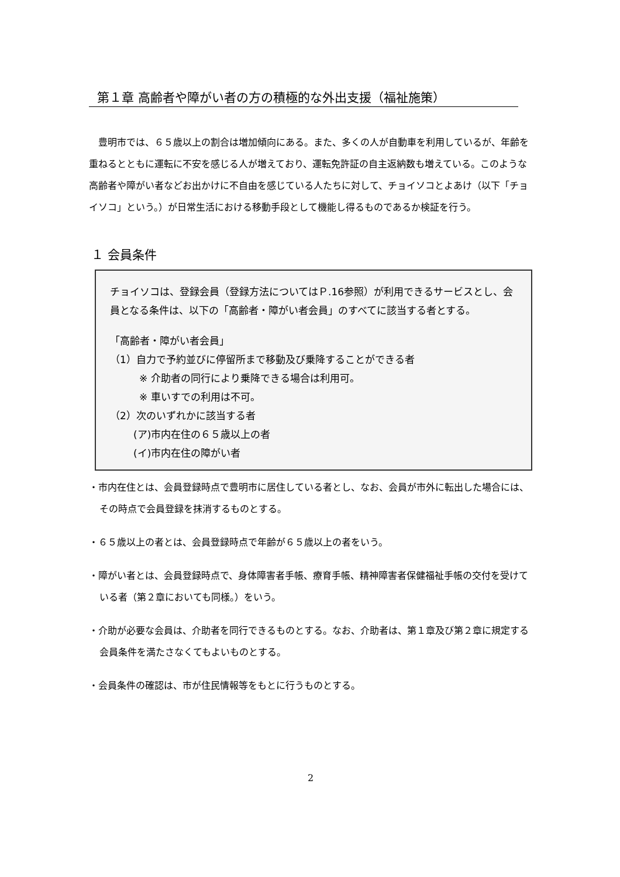第１章 高齢者や障がい者の方の積極的な外出支援（福祉施策）
豊明市では、６５歳以上の割合は増加傾向にある。また、多くの人が自動車を利用しているが、年齢を重ねるとともに運転に不安を感じる人が増えており、運転免許証の自主返納数も増えている。このような高齢者や障がい者などお出かけに不自由を感じている人たちに対して、チョイソコとよあけ（以下「チョイソコ」という。）が日常生活における移動手段として機能し得るものであるか検証を行う。
１ 会員条件
チョイソコは、登録会員（登録方法についてはＰ.16参照）が利用できるサービスとし、会員となる条件は、以下の「高齢者・障がい者会員」のすべてに該当する者とする。
「高齢者・障がい者会員」
（1）自力で予約並びに停留所まで移動及び乗降することができる者
※ 介助者の同行により乗降できる場合は利用可。
※ 車いすでの利用は不可。
（2）次のいずれかに該当する者
(ア)市内在住の６５歳以上の者
(イ)市内在住の障がい者
・市内在住とは、会員登録時点で豊明市に居住している者とし、なお、会員が市外に転出した場合には、その時点で会員登録を抹消するものとする。
・６５歳以上の者とは、会員登録時点で年齢が６５歳以上の者をいう。
・障がい者とは、会員登録時点で、身体障害者手帳、療育手帳、精神障害者保健福祉手帳の交付を受けている者（第２章においても同様。）をいう。
・介助が必要な会員は、介助者を同行できるものとする。なお、介助者は、第１章及び第２章に規定する会員条件を満たさなくてもよいものとする。
・会員条件の確認は、市が住民情報等をもとに行うものとする。
2